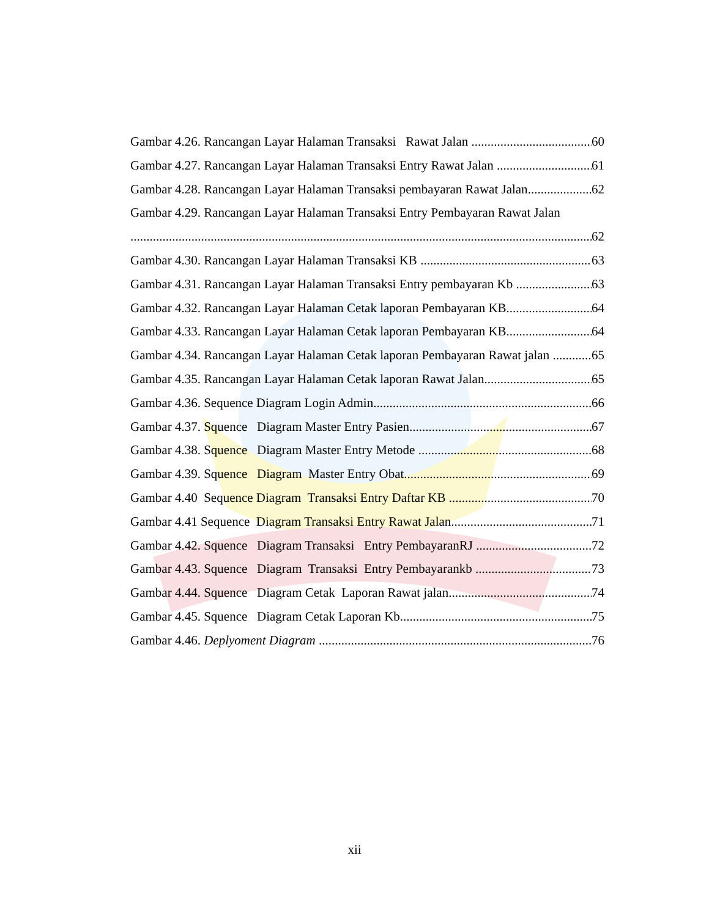Gambar 4.26. Rancangan Layar Halaman Transaksi Rawat Jalan 60
Gambar 4.27. Rancangan Layar Halaman Transaksi Entry Rawat Jalan 61
Gambar 4.28. Rancangan Layar Halaman Transaksi pembayaran Rawat Jalan 62
Gambar 4.29. Rancangan Layar Halaman Transaksi Entry Pembayaran Rawat Jalan
62
Gambar 4.30. Rancangan Layar Halaman Transaksi KB 63
Gambar 4.31. Rancangan Layar Halaman Transaksi Entry pembayaran Kb 63
Gambar 4.32. Rancangan Layar Halaman Cetak laporan Pembayaran KB 64
Gambar 4.33. Rancangan Layar Halaman Cetak laporan Pembayaran KB 64
Gambar 4.34. Rancangan Layar Halaman Cetak laporan Pembayaran Rawat jalan 65
Gambar 4.35. Rancangan Layar Halaman Cetak laporan Rawat Jalan 65
Gambar 4.36. Sequence Diagram Login Admin 66
Gambar 4.37. Squence Diagram Master Entry Pasien 67
Gambar 4.38. Squence Diagram Master Entry Metode 68
Gambar 4.39. Squence Diagram Master Entry Obat 69
Gambar 4.40 Sequence Diagram Transaksi Entry Daftar KB 70
Gambar 4.41 Sequence Diagram Transaksi Entry Rawat Jalan 71
Gambar 4.42. Squence Diagram Transaksi Entry PembayaranRJ 72
Gambar 4.43. Squence Diagram Transaksi Entry Pembayarankb 73
Gambar 4.44. Squence Diagram Cetak Laporan Rawat jalan 74
Gambar 4.45. Squence Diagram Cetak Laporan Kb 75
Gambar 4.46. Deplyoment Diagram 76
xii